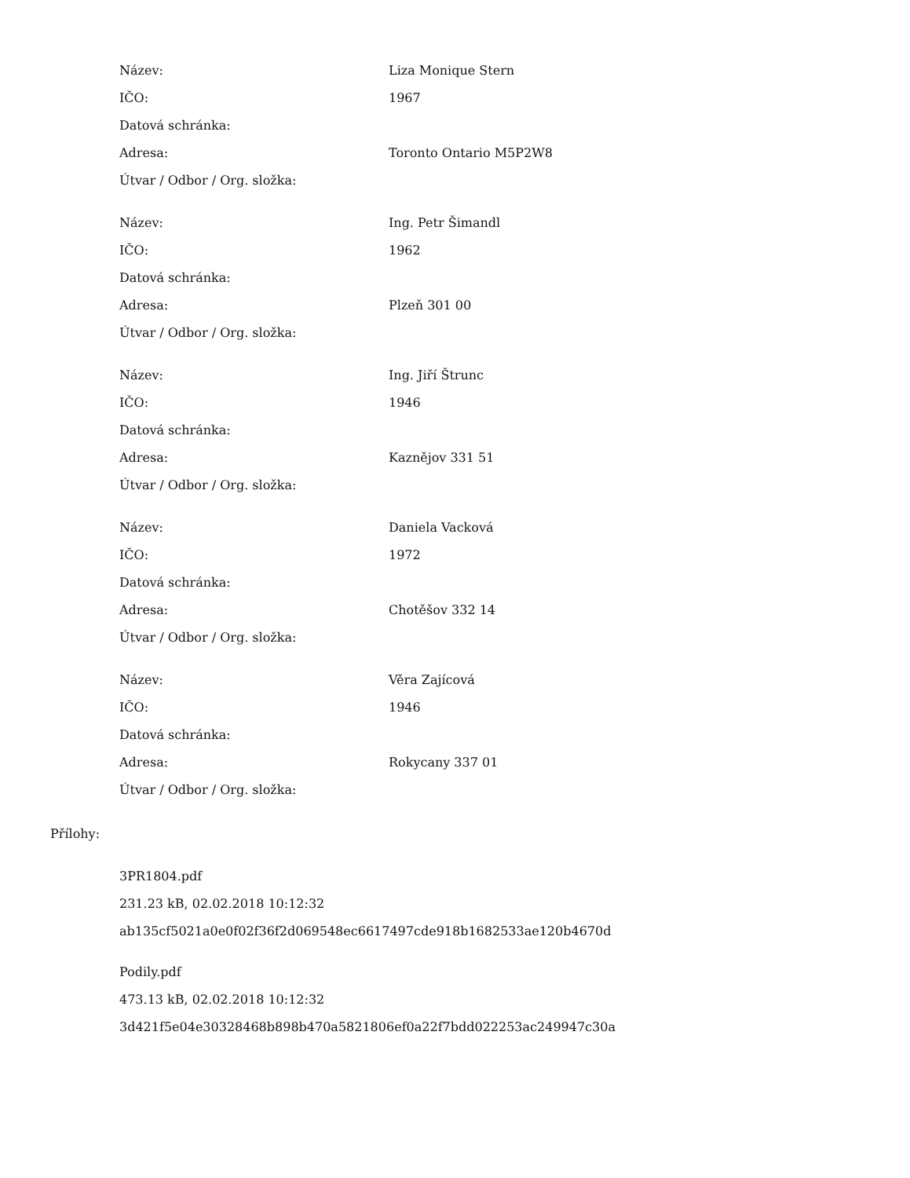| Název: | Liza Monique Stern |
| IČO: | 1967 |
| Datová schránka: | |
| Adresa: | Toronto Ontario M5P2W8 |
| Útvar / Odbor / Org. složka: | |
| Název: | Ing. Petr Šimandl |
| IČO: | 1962 |
| Datová schránka: | |
| Adresa: | Plzeň 301 00 |
| Útvar / Odbor / Org. složka: | |
| Název: | Ing. Jiří Štrunc |
| IČO: | 1946 |
| Datová schránka: | |
| Adresa: | Kaznějov 331 51 |
| Útvar / Odbor / Org. složka: | |
| Název: | Daniela Vacková |
| IČO: | 1972 |
| Datová schránka: | |
| Adresa: | Chotěšov 332 14 |
| Útvar / Odbor / Org. složka: | |
| Název: | Věra Zajícová |
| IČO: | 1946 |
| Datová schránka: | |
| Adresa: | Rokycany 337 01 |
| Útvar / Odbor / Org. složka: | |
Přílohy:
3PR1804.pdf
231.23 kB, 02.02.2018 10:12:32
ab135cf5021a0e0f02f36f2d069548ec6617497cde918b1682533ae120b4670d
Podily.pdf
473.13 kB, 02.02.2018 10:12:32
3d421f5e04e30328468b898b470a5821806ef0a22f7bdd022253ac249947c30a